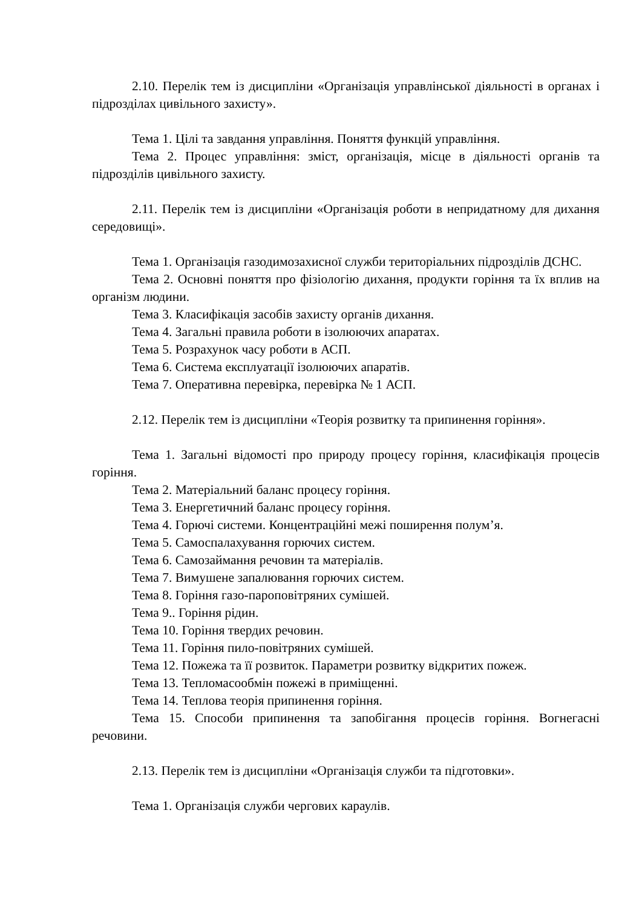2.10. Перелік тем із дисципліни «Організація управлінської діяльності в органах і підрозділах цивільного захисту».
Тема 1. Цілі та завдання управління. Поняття функцій управління.
Тема 2. Процес управління: зміст, організація, місце в діяльності органів та підрозділів цивільного захисту.
2.11. Перелік тем із дисципліни «Організація роботи в непридатному для дихання середовищі».
Тема 1. Організація газодимозахисної служби територіальних підрозділів ДСНС.
Тема 2. Основні поняття про фізіологію дихання, продукти горіння та їх вплив на організм людини.
Тема 3. Класифікація засобів захисту органів дихання.
Тема 4. Загальні правила роботи в ізолюючих апаратах.
Тема 5. Розрахунок часу роботи в АСП.
Тема 6. Система експлуатації ізолюючих апаратів.
Тема 7. Оперативна перевірка, перевірка № 1 АСП.
2.12. Перелік тем із дисципліни «Теорія розвитку та припинення горіння».
Тема 1. Загальні відомості про природу процесу горіння, класифікація процесів горіння.
Тема 2. Матеріальний баланс процесу горіння.
Тема 3. Енергетичний баланс процесу горіння.
Тема 4. Горючі системи. Концентраційні межі поширення полум’я.
Тема 5. Самоспалахування горючих систем.
Тема 6. Самозаймання речовин та матеріалів.
Тема 7. Вимушене запалювання горючих систем.
Тема 8. Горіння газо-пароповітряних сумішей.
Тема 9.. Горіння рідин.
Тема 10. Горіння твердих речовин.
Тема 11. Горіння пило-повітряних сумішей.
Тема 12. Пожежа та її розвиток. Параметри розвитку відкритих пожеж.
Тема 13. Тепломасообмін пожежі в приміщенні.
Тема 14. Теплова теорія припинення горіння.
Тема 15. Способи припинення та запобігання процесів горіння. Вогнегасні речовини.
2.13. Перелік тем із дисципліни «Організація служби та підготовки».
Тема 1. Організація служби чергових караулів.